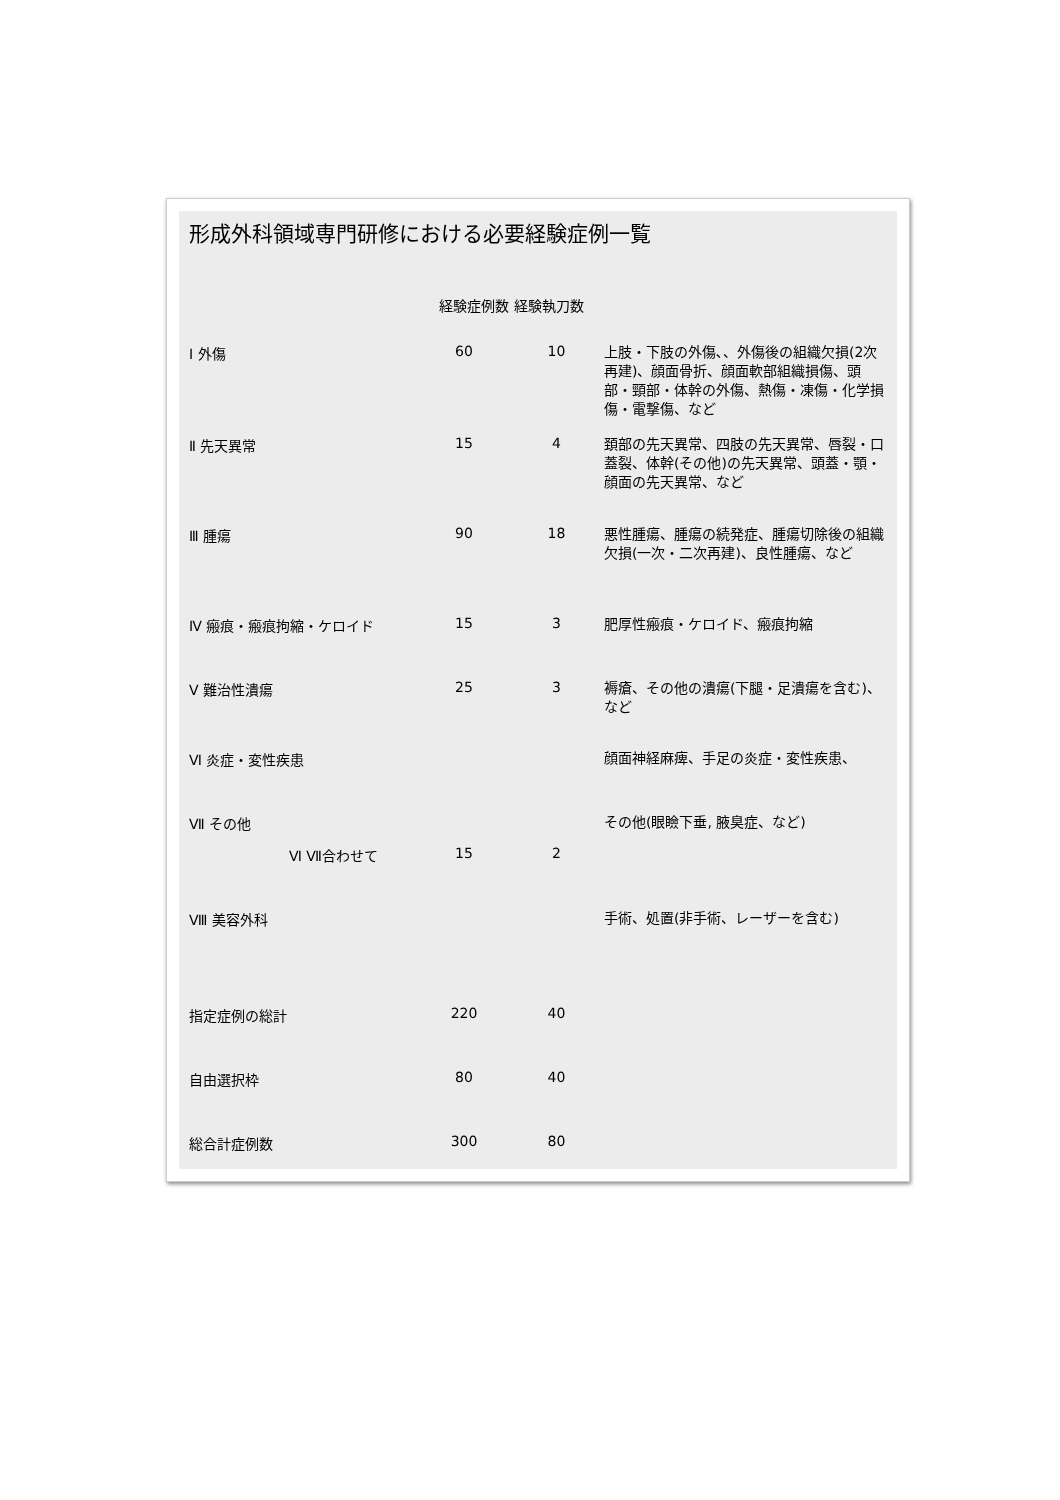形成外科領域専門研修における必要経験症例一覧
| | 経験症例数 経験執刀数 | | |
| --- | --- | --- | --- |
| Ⅰ 外傷 | 60 | 10 | 上肢・下肢の外傷､、外傷後の組織欠損(2次再建)、顔面骨折、顔面軟部組織損傷、頭部・頸部・体幹の外傷、熱傷・凍傷・化学損傷・電撃傷、など |
| Ⅱ 先天異常 | 15 | 4 | 頚部の先天異常、四肢の先天異常、唇裂・口蓋裂、体幹(その他)の先天異常、頭蓋・顎・顔面の先天異常、など |
| Ⅲ 腫瘍 | 90 | 18 | 悪性腫瘍、腫瘍の続発症、腫瘍切除後の組織欠損(一次・二次再建)、良性腫瘍、など |
| Ⅳ 瘢痕・瘢痕拘縮・ケロイド | 15 | 3 | 肥厚性瘢痕・ケロイド、瘢痕拘縮 |
| Ⅴ 難治性潰瘍 | 25 | 3 | 褥瘡、その他の潰瘍(下腿・足潰瘍を含む)、など |
| Ⅵ 炎症・変性疾患 | | | 顔面神経麻痺、手足の炎症・変性疾患、 |
| Ⅶ その他 | | | その他(眼瞼下垂, 腋臭症、など) |
| Ⅵ Ⅶ合わせて | 15 | 2 | |
| Ⅷ 美容外科 | | | 手術、処置(非手術、レーザーを含む) |
| 指定症例の総計 | 220 | 40 | |
| 自由選択枠 | 80 | 40 | |
| 総合計症例数 | 300 | 80 | |